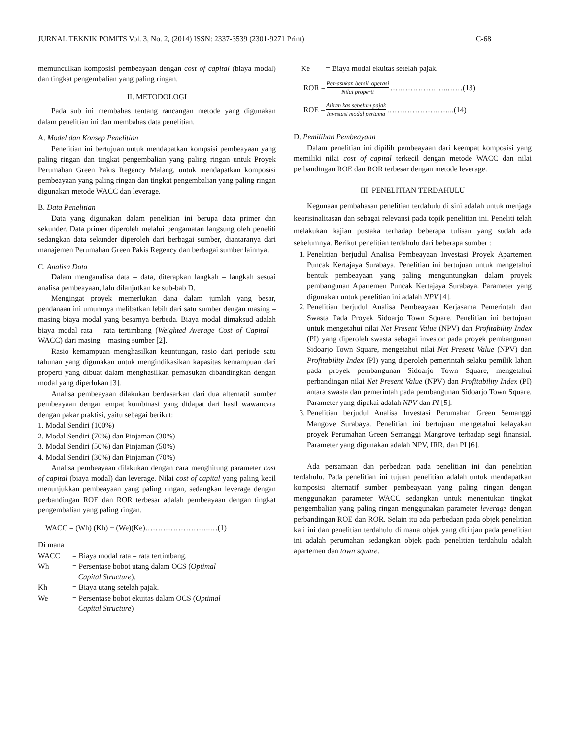JURNAL TEKNIK POMITS Vol. 3, No. 2, (2014) ISSN: 2337-3539 (2301-9271 Print) C-68
memunculkan komposisi pembeayaan dengan cost of capital (biaya modal) dan tingkat pengembalian yang paling ringan.
II. METODOLOGI
Pada sub ini membahas tentang rancangan metode yang digunakan dalam penelitian ini dan membahas data penelitian.
A. Model dan Konsep Penelitian
Penelitian ini bertujuan untuk mendapatkan kompsisi pembeayaan yang paling ringan dan tingkat pengembalian yang paling ringan untuk Proyek Perumahan Green Pakis Regency Malang, untuk mendapatkan komposisi pembeayaan yang paling ringan dan tingkat pengembalian yang paling ringan digunakan metode WACC dan leverage.
B. Data Penelitian
Data yang digunakan dalam penelitian ini berupa data primer dan sekunder. Data primer diperoleh melalui pengamatan langsung oleh peneliti sedangkan data sekunder diperoleh dari berbagai sumber, diantaranya dari manajemen Perumahan Green Pakis Regency dan berbagai sumber lainnya.
C. Analisa Data
Dalam menganalisa data – data, diterapkan langkah – langkah sesuai analisa pembeayaan, lalu dilanjutkan ke sub-bab D.
Mengingat proyek memerlukan dana dalam jumlah yang besar, pendanaan ini umumnya melibatkan lebih dari satu sumber dengan masing – masing biaya modal yang besarnya berbeda. Biaya modal dimaksud adalah biaya modal rata – rata tertimbang (Weighted Average Cost of Capital – WACC) dari masing – masing sumber [2].
Rasio kemampuan menghasilkan keuntungan, rasio dari periode satu tahunan yang digunakan untuk mengindikasikan kapasitas kemampuan dari properti yang dibuat dalam menghasilkan pemasukan dibandingkan dengan modal yang diperlukan [3].
Analisa pembeayaan dilakukan berdasarkan dari dua alternatif sumber pembeayaan dengan empat kombinasi yang didapat dari hasil wawancara dengan pakar praktisi, yaitu sebagai berikut:
1. Modal Sendiri (100%)
2. Modal Sendiri (70%) dan Pinjaman (30%)
3. Modal Sendiri (50%) dan Pinjaman (50%)
4. Modal Sendiri (30%) dan Pinjaman (70%)
Analisa pembeayaan dilakukan dengan cara menghitung parameter cost of capital (biaya modal) dan leverage. Nilai cost of capital yang paling kecil menunjukkan pembeayaan yang paling ringan, sedangkan leverage dengan perbandingan ROE dan ROR terbesar adalah pembeayaan dengan tingkat pengembalian yang paling ringan.
WACC = (Wh) (Kh) + (We)(Ke)……………………..…(1)
Di mana :
WACC = Biaya modal rata – rata tertimbang.
Wh = Persentase bobot utang dalam OCS (Optimal
Capital Structure).
Kh = Biaya utang setelah pajak.
We = Persentase bobot ekuitas dalam OCS (Optimal
Capital Structure)
Ke = Biaya modal ekuitas setelah pajak.
ROR = Pemasukan bersih operasi Nilai properti …………………..……(13)
ROE = Aliran kas sebelum pajak Investasi modal pertama ……………………...(14)
D. Pemilihan Pembeayaan
Dalam penelitian ini dipilih pembeayaan dari keempat komposisi yang memiliki nilai cost of capital terkecil dengan metode WACC dan nilai perbandingan ROE dan ROR terbesar dengan metode leverage.
III. PENELITIAN TERDAHULU
Kegunaan pembahasan penelitian terdahulu di sini adalah untuk menjaga keorisinalitasan dan sebagai relevansi pada topik penelitian ini. Peneliti telah melakukan kajian pustaka terhadap beberapa tulisan yang sudah ada sebelumnya. Berikut penelitian terdahulu dari beberapa sumber :
1. Penelitian berjudul Analisa Pembeayaan Investasi Proyek Apartemen Puncak Kertajaya Surabaya. Penelitian ini bertujuan untuk mengetahui bentuk pembeayaan yang paling menguntungkan dalam proyek pembangunan Apartemen Puncak Kertajaya Surabaya. Parameter yang digunakan untuk penelitian ini adalah NPV [4].
2. Penelitian berjudul Analisa Pembeayaan Kerjasama Pemerintah dan Swasta Pada Proyek Sidoarjo Town Square. Penelitian ini bertujuan untuk mengetahui nilai Net Present Value (NPV) dan Profitability Index (PI) yang diperoleh swasta sebagai investor pada proyek pembangunan Sidoarjo Town Square, mengetahui nilai Net Present Value (NPV) dan Profitability Index (PI) yang diperoleh pemerintah selaku pemilik lahan pada proyek pembangunan Sidoarjo Town Square, mengetahui perbandingan nilai Net Present Value (NPV) dan Profitability Index (PI) antara swasta dan pemerintah pada pembangunan Sidoarjo Town Square. Parameter yang dipakai adalah NPV dan PI [5].
3. Penelitian berjudul Analisa Investasi Perumahan Green Semanggi Mangove Surabaya. Penelitian ini bertujuan mengetahui kelayakan proyek Perumahan Green Semanggi Mangrove terhadap segi finansial. Parameter yang digunakan adalah NPV, IRR, dan PI [6].
Ada persamaan dan perbedaan pada penelitian ini dan penelitian terdahulu. Pada penelitian ini tujuan penelitian adalah untuk mendapatkan komposisi alternatif sumber pembeayaan yang paling ringan dengan menggunakan parameter WACC sedangkan untuk menentukan tingkat pengembalian yang paling ringan menggunakan parameter leverage dengan perbandingan ROE dan ROR. Selain itu ada perbedaan pada objek penelitian kali ini dan penelitian terdahulu di mana objek yang ditinjau pada penelitian ini adalah perumahan sedangkan objek pada penelitian terdahulu adalah apartemen dan town square.